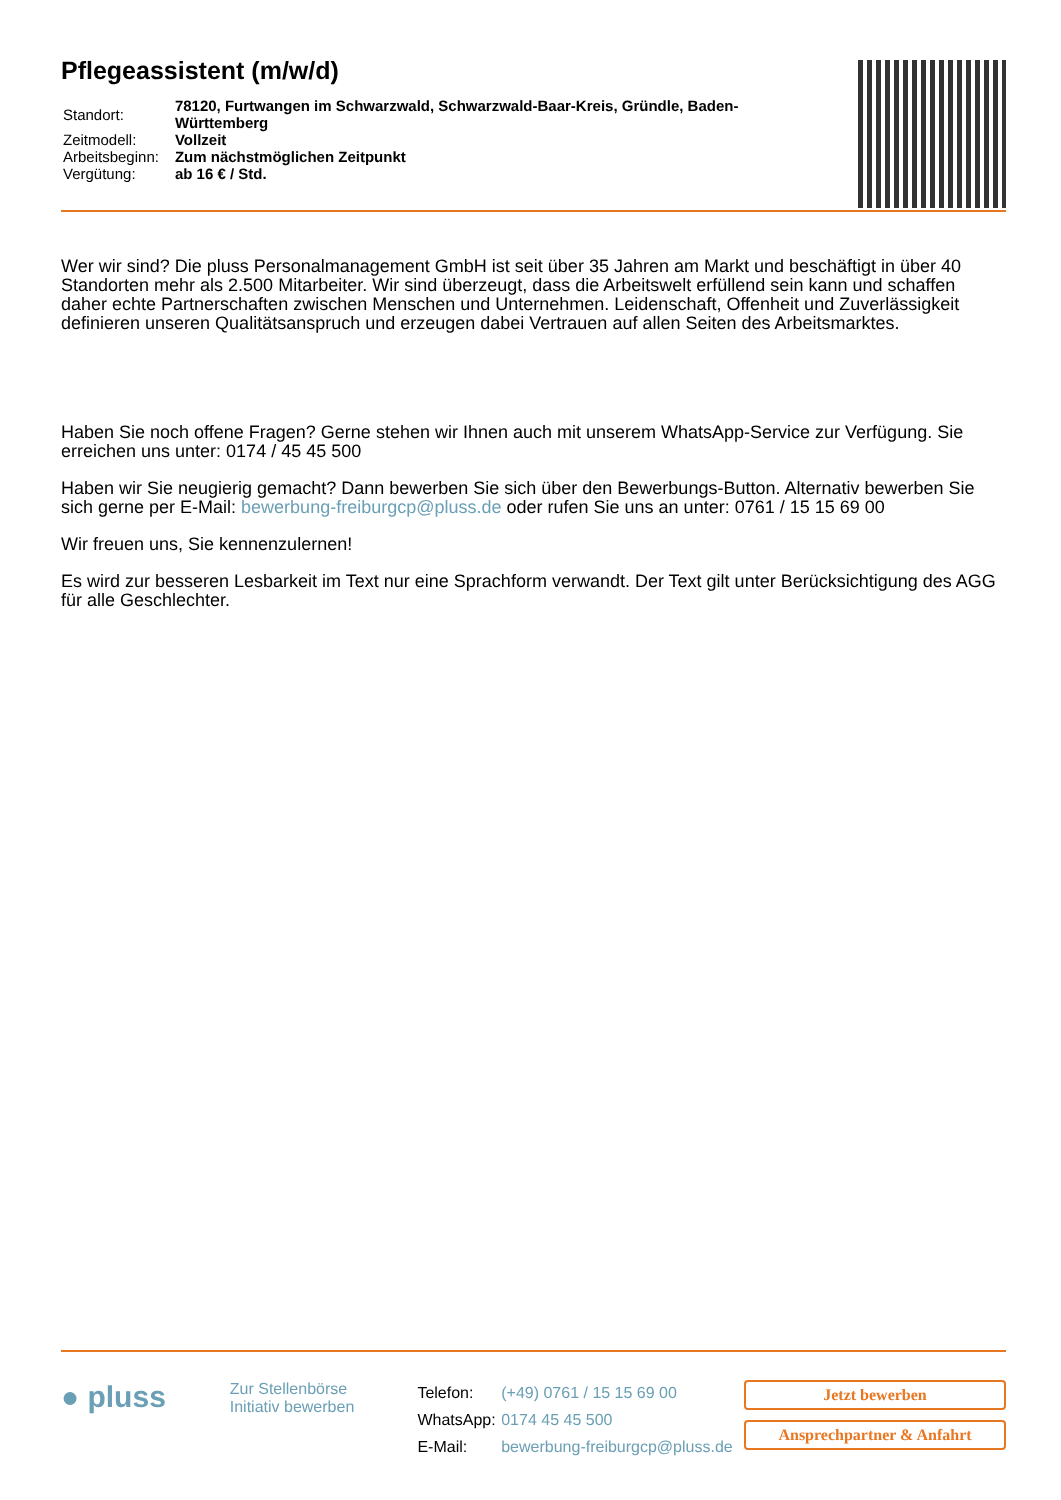Pflegeassistent (m/w/d)
| Standort: | 78120, Furtwangen im Schwarzwald, Schwarzwald-Baar-Kreis, Gründle, Baden-Württemberg |
| Zeitmodell: | Vollzeit |
| Arbeitsbeginn: | Zum nächstmöglichen Zeitpunkt |
| Vergütung: | ab 16 € / Std. |
Wer wir sind? Die pluss Personalmanagement GmbH ist seit über 35 Jahren am Markt und beschäftigt in über 40 Standorten mehr als 2.500 Mitarbeiter. Wir sind überzeugt, dass die Arbeitswelt erfüllend sein kann und schaffen daher echte Partnerschaften zwischen Menschen und Unternehmen. Leidenschaft, Offenheit und Zuverlässigkeit definieren unseren Qualitätsanspruch und erzeugen dabei Vertrauen auf allen Seiten des Arbeitsmarktes.
Haben Sie noch offene Fragen? Gerne stehen wir Ihnen auch mit unserem WhatsApp-Service zur Verfügung. Sie erreichen uns unter: 0174 / 45 45 500
Haben wir Sie neugierig gemacht? Dann bewerben Sie sich über den Bewerbungs-Button. Alternativ bewerben Sie sich gerne per E-Mail: bewerbung-freiburgcp@pluss.de oder rufen Sie uns an unter: 0761 / 15 15 69 00
Wir freuen uns, Sie kennenzulernen!
Es wird zur besseren Lesbarkeit im Text nur eine Sprachform verwandt. Der Text gilt unter Berücksichtigung des AGG für alle Geschlechter.
● pluss
Zur Stellenbörse
Initiativ bewerben
| Telefon: | (+49) 0761 / 15 15 69 00 |
| WhatsApp: | 0174 45 45 500 |
| E-Mail: | bewerbung-freiburgcp@pluss.de |
Jetzt bewerben
Ansprechpartner & Anfahrt